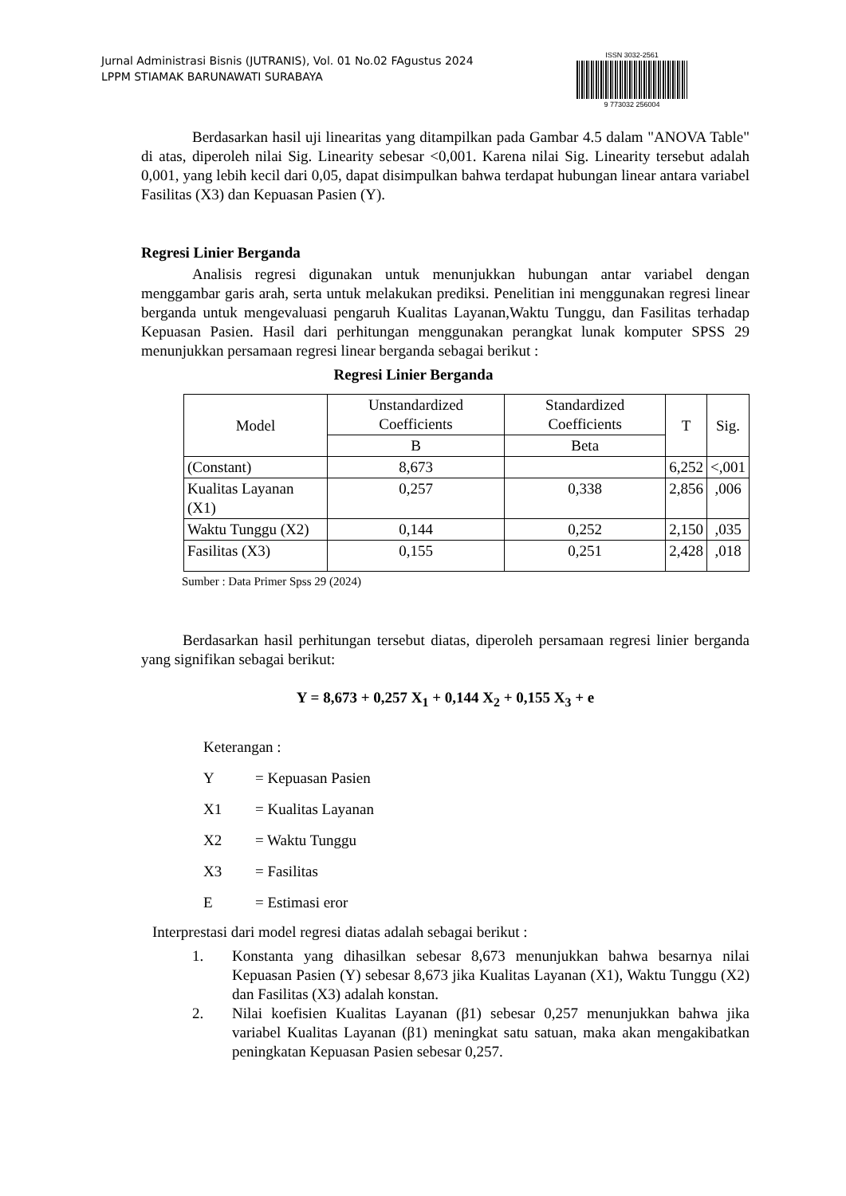Jurnal Administrasi Bisnis (JUTRANIS), Vol. 01 No.02 FAgustus 2024
LPPM STIAMAK BARUNAWATI SURABAYA
ISSN 3032-2561
9 773032 256004
Berdasarkan hasil uji linearitas yang ditampilkan pada Gambar 4.5 dalam "ANOVA Table" di atas, diperoleh nilai Sig. Linearity sebesar <0,001. Karena nilai Sig. Linearity tersebut adalah 0,001, yang lebih kecil dari 0,05, dapat disimpulkan bahwa terdapat hubungan linear antara variabel Fasilitas (X3) dan Kepuasan Pasien (Y).
Regresi Linier Berganda
Analisis regresi digunakan untuk menunjukkan hubungan antar variabel dengan menggambar garis arah, serta untuk melakukan prediksi. Penelitian ini menggunakan regresi linear berganda untuk mengevaluasi pengaruh Kualitas Layanan,Waktu Tunggu, dan Fasilitas terhadap Kepuasan Pasien. Hasil dari perhitungan menggunakan perangkat lunak komputer SPSS 29 menunjukkan persamaan regresi linear berganda sebagai berikut :
Regresi Linier Berganda
| Model | Unstandardized Coefficients | Standardized Coefficients | T | Sig. |
| --- | --- | --- | --- | --- |
| | B | Beta | | |
| (Constant) | 8,673 | | 6,252 | <,001 |
| Kualitas Layanan (X1) | 0,257 | 0,338 | 2,856 | ,006 |
| Waktu Tunggu (X2) | 0,144 | 0,252 | 2,150 | ,035 |
| Fasilitas (X3) | 0,155 | 0,251 | 2,428 | ,018 |
Sumber : Data Primer Spss 29 (2024)
Berdasarkan hasil perhitungan tersebut diatas, diperoleh persamaan regresi linier berganda yang signifikan sebagai berikut:
Y = 8,673 + 0,257 X<sub>1</sub> + 0,144 X<sub>2</sub> + 0,155 X<sub>3</sub> + e
Keterangan :
Y = Kepuasan Pasien
X1 = Kualitas Layanan
X2 = Waktu Tunggu
X3 = Fasilitas
E = Estimasi eror
Interprestasi dari model regresi diatas adalah sebagai berikut :
1. Konstanta yang dihasilkan sebesar 8,673 menunjukkan bahwa besarnya nilai Kepuasan Pasien (Y) sebesar 8,673 jika Kualitas Layanan (X1), Waktu Tunggu (X2) dan Fasilitas (X3) adalah konstan.
2. Nilai koefisien Kualitas Layanan (β1) sebesar 0,257 menunjukkan bahwa jika variabel Kualitas Layanan (β1) meningkat satu satuan, maka akan mengakibatkan peningkatan Kepuasan Pasien sebesar 0,257.